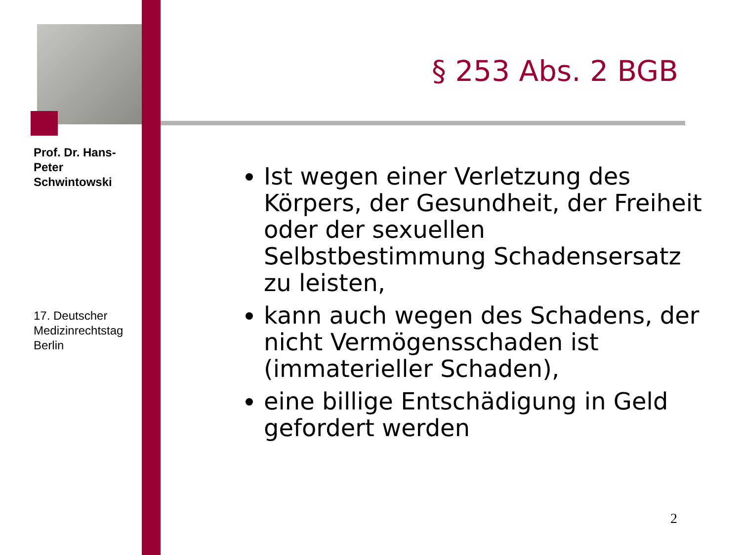Prof. Dr. Hans-Peter Schwintowski
17. Deutscher Medizinrechtstag Berlin
§ 253 Abs. 2 BGB
Ist wegen einer Verletzung des Körpers, der Gesundheit, der Freiheit oder der sexuellen Selbstbestimmung Schadensersatz zu leisten,
kann auch wegen des Schadens, der nicht Vermögensschaden ist (immaterieller Schaden),
eine billige Entschädigung in Geld gefordert werden
2